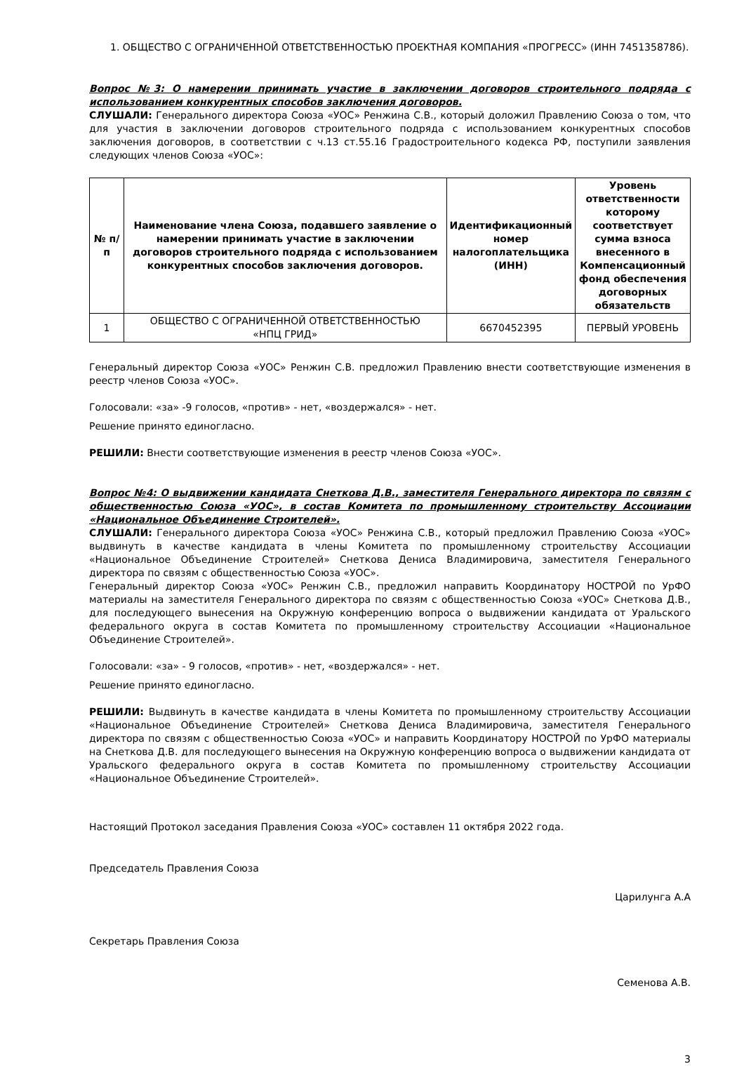1. ОБЩЕСТВО С ОГРАНИЧЕННОЙ ОТВЕТСТВЕННОСТЬЮ ПРОЕКТНАЯ КОМПАНИЯ «ПРОГРЕСС» (ИНН 7451358786).
Вопрос №3: О намерении принимать участие в заключении договоров строительного подряда с использованием конкурентных способов заключения договоров.
СЛУШАЛИ: Генерального директора Союза «УОС» Ренжина С.В., который доложил Правлению Союза о том, что для участия в заключении договоров строительного подряда с использованием конкурентных способов заключения договоров, в соответствии с ч.13 ст.55.16 Градостроительного кодекса РФ, поступили заявления следующих членов Союза «УОС»:
| № п/п | Наименование члена Союза, подавшего заявление о намерении принимать участие в заключении договоров строительного подряда с использованием конкурентных способов заключения договоров. | Идентификационный номер налогоплательщика (ИНН) | Уровень ответственности которому соответствует сумма взноса внесенного в Компенсационный фонд обеспечения договорных обязательств |
| --- | --- | --- | --- |
| 1 | ОБЩЕСТВО С ОГРАНИЧЕННОЙ ОТВЕТСТВЕННОСТЬЮ «НПЦ ГРИД» | 6670452395 | ПЕРВЫЙ УРОВЕНЬ |
Генеральный директор Союза «УОС» Ренжин С.В. предложил Правлению внести соответствующие изменения в реестр членов Союза «УОС».
Голосовали: «за» -9 голосов, «против» - нет, «воздержался» - нет.
Решение принято единогласно.
РЕШИЛИ: Внести соответствующие изменения в реестр членов Союза «УОС».
Вопрос №4: О выдвижении кандидата Снеткова Д.В., заместителя Генерального директора по связям с общественностью Союза «УОС», в состав Комитета по промышленному строительству Ассоциации «Национальное Объединение Строителей».
СЛУШАЛИ: Генерального директора Союза «УОС» Ренжина С.В., который предложил Правлению Союза «УОС» выдвинуть в качестве кандидата в члены Комитета по промышленному строительству Ассоциации «Национальное Объединение Строителей» Снеткова Дениса Владимировича, заместителя Генерального директора по связям с общественностью Союза «УОС».
Генеральный директор Союза «УОС» Ренжин С.В., предложил направить Координатору НОСТРОЙ по УрФО материалы на заместителя Генерального директора по связям с общественностью Союза «УОС» Снеткова Д.В., для последующего вынесения на Окружную конференцию вопроса о выдвижении кандидата от Уральского федерального округа в состав Комитета по промышленному строительству Ассоциации «Национальное Объединение Строителей».
Голосовали: «за» - 9 голосов, «против» - нет, «воздержался» - нет.
Решение принято единогласно.
РЕШИЛИ: Выдвинуть в качестве кандидата в члены Комитета по промышленному строительству Ассоциации «Национальное Объединение Строителей» Снеткова Дениса Владимировича, заместителя Генерального директора по связям с общественностью Союза «УОС» и направить Координатору НОСТРОЙ по УрФО материалы на Снеткова Д.В. для последующего вынесения на Окружную конференцию вопроса о выдвижении кандидата от Уральского федерального округа в состав Комитета по промышленному строительству Ассоциации «Национальное Объединение Строителей».
Настоящий Протокол заседания Правления Союза «УОС» составлен 11 октября 2022 года.
Председатель Правления Союза
Царилунга А.А
Секретарь Правления Союза
Семенова А.В.
3